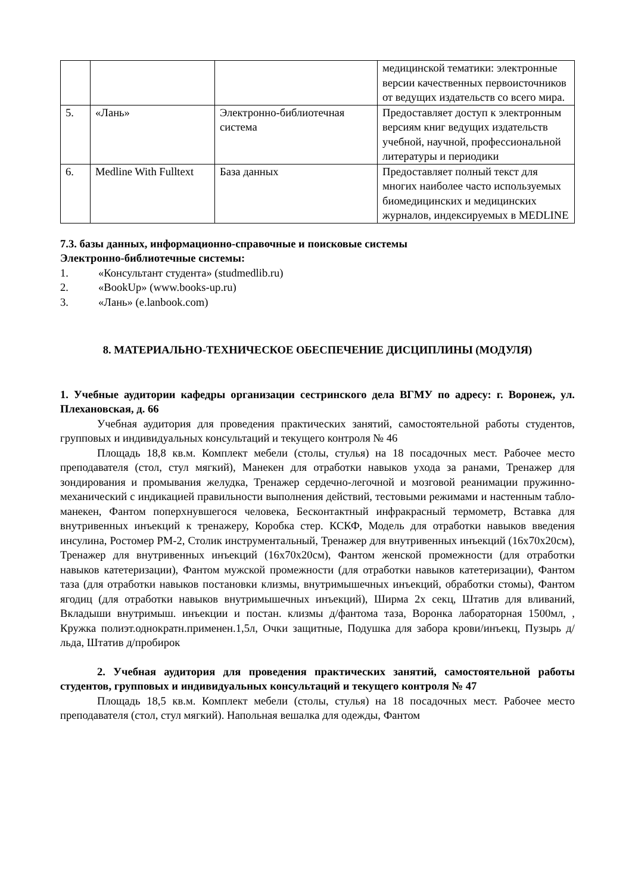| | | | медицинской тематики: электронные версии качественных первоисточников от ведущих издательств со всего мира. |
| 5. | «Лань» | Электронно-библиотечная система | Предоставляет доступ к электронным версиям книг ведущих издательств учебной, научной, профессиональной литературы и периодики |
| 6. | Medline With Fulltext | База данных | Предоставляет полный текст для многих наиболее часто используемых биомедицинских и медицинских журналов, индексируемых в MEDLINE |
7.3. базы данных, информационно-справочные и поисковые системы
Электронно-библиотечные системы:
1. «Консультант студента» (studmedlib.ru)
2. «BookUp» (www.books-up.ru)
3. «Лань» (e.lanbook.com)
8. МАТЕРИАЛЬНО-ТЕХНИЧЕСКОЕ ОБЕСПЕЧЕНИЕ ДИСЦИПЛИНЫ (МОДУЛЯ)
1. Учебные аудитории кафедры организации сестринского дела ВГМУ по адресу: г. Воронеж, ул. Плехановская, д. 66
Учебная аудитория для проведения практических занятий, самостоятельной работы студентов, групповых и индивидуальных консультаций и текущего контроля № 46
Площадь 18,8 кв.м. Комплект мебели (столы, стулья) на 18 посадочных мест. Рабочее место преподавателя (стол, стул мягкий), Манекен для отработки навыков ухода за ранами, Тренажер для зондирования и промывания желудка, Тренажер сердечно-легочной и мозговой реанимации пружинно-механический с индикацией правильности выполнения действий, тестовыми режимами и настенным табло-манекен, Фантом поперхнувшегося человека, Бесконтактный инфракрасный термометр, Вставка для внутривенных инъекций к тренажеру, Коробка стер. КСКФ, Модель для отработки навыков введения инсулина, Ростомер РМ-2, Столик инструментальный, Тренажер для внутривенных инъекций (16х70х20см), Тренажер для внутривенных инъекций (16х70х20см), Фантом женской промежности (для отработки навыков катетеризации), Фантом мужской промежности (для отработки навыков катетеризации), Фантом таза (для отработки навыков постановки клизмы, внутримышечных инъекций, обработки стомы), Фантом ягодиц (для отработки навыков внутримышечных инъекций), Ширма 2х секц, Штатив для вливаний, Вкладыши внутримыш. инъекции и постан. клизмы д/фантома таза, Воронка лабораторная 1500мл, , Кружка полиэт.однократн.применен.1,5л, Очки защитные, Подушка для забора крови/инъекц, Пузырь д/льда, Штатив д/пробирок
2. Учебная аудитория для проведения практических занятий, самостоятельной работы студентов, групповых и индивидуальных консультаций и текущего контроля № 47
Площадь 18,5 кв.м. Комплект мебели (столы, стулья) на 18 посадочных мест. Рабочее место преподавателя (стол, стул мягкий). Напольная вешалка для одежды, Фантом